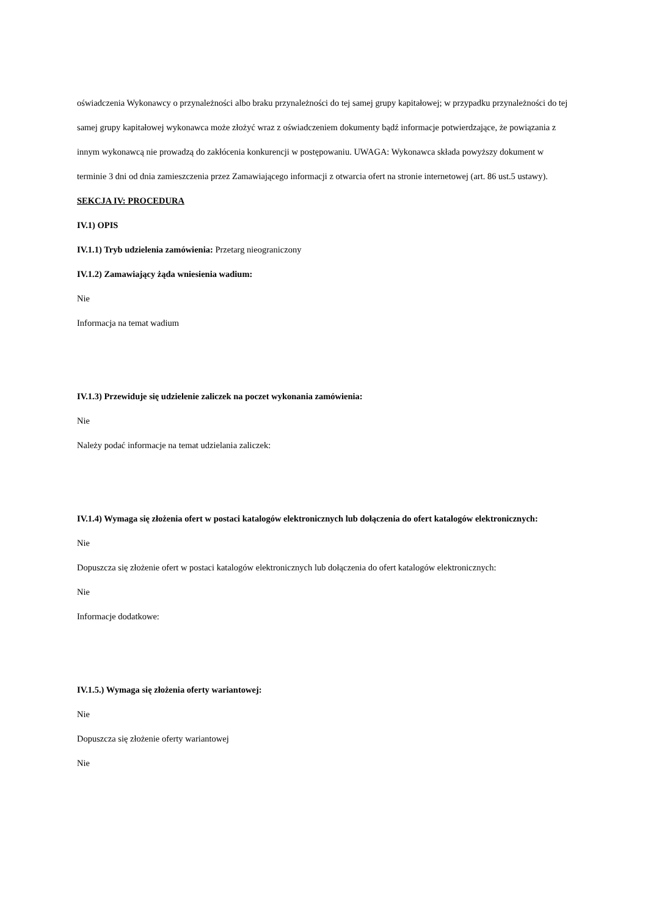oświadczenia Wykonawcy o przynależności albo braku przynależności do tej samej grupy kapitałowej; w przypadku przynależności do tej samej grupy kapitałowej wykonawca może złożyć wraz z oświadczeniem dokumenty bądź informacje potwierdzające, że powiązania z innym wykonawcą nie prowadzą do zakłócenia konkurencji w postępowaniu. UWAGA: Wykonawca składa powyższy dokument w terminie 3 dni od dnia zamieszczenia przez Zamawiającego informacji z otwarcia ofert na stronie internetowej (art. 86 ust.5 ustawy).
SEKCJA IV: PROCEDURA
IV.1) OPIS
IV.1.1) Tryb udzielenia zamówienia: Przetarg nieograniczony
IV.1.2) Zamawiający żąda wniesienia wadium:
Nie
Informacja na temat wadium
IV.1.3) Przewiduje się udzielenie zaliczek na poczet wykonania zamówienia:
Nie
Należy podać informacje na temat udzielania zaliczek:
IV.1.4) Wymaga się złożenia ofert w postaci katalogów elektronicznych lub dołączenia do ofert katalogów elektronicznych:
Nie
Dopuszcza się złożenie ofert w postaci katalogów elektronicznych lub dołączenia do ofert katalogów elektronicznych:
Nie
Informacje dodatkowe:
IV.1.5.) Wymaga się złożenia oferty wariantowej:
Nie
Dopuszcza się złożenie oferty wariantowej
Nie